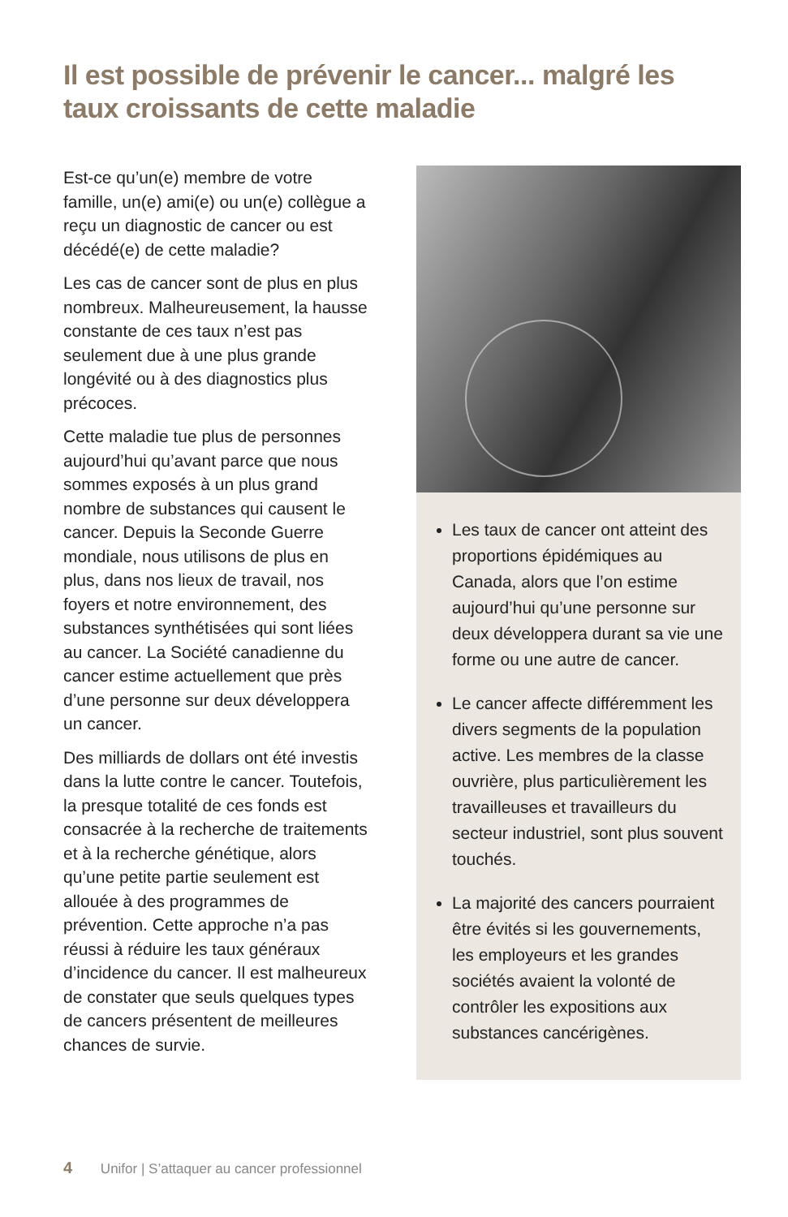Il est possible de prévenir le cancer... malgré les taux croissants de cette maladie
Est-ce qu’un(e) membre de votre famille, un(e) ami(e) ou un(e) collègue a reçu un diagnostic de cancer ou est décédé(e) de cette maladie?
Les cas de cancer sont de plus en plus nombreux. Malheureusement, la hausse constante de ces taux n’est pas seulement due à une plus grande longévité ou à des diagnostics plus précoces.
Cette maladie tue plus de personnes aujourd’hui qu’avant parce que nous sommes exposés à un plus grand nombre de substances qui causent le cancer. Depuis la Seconde Guerre mondiale, nous utilisons de plus en plus, dans nos lieux de travail, nos foyers et notre environnement, des substances synthétisées qui sont liées au cancer. La Société canadienne du cancer estime actuellement que près d’une personne sur deux développera un cancer.
Des milliards de dollars ont été investis dans la lutte contre le cancer. Toutefois, la presque totalité de ces fonds est consacrée à la recherche de traitements et à la recherche génétique, alors qu’une petite partie seulement est allouée à des programmes de prévention. Cette approche n’a pas réussi à réduire les taux généraux d’incidence du cancer. Il est malheureux de constater que seuls quelques types de cancers présentent de meilleures chances de survie.
Les taux de cancer ont atteint des proportions épidémiques au Canada, alors que l’on estime aujourd’hui qu’une personne sur deux développera durant sa vie une forme ou une autre de cancer.
Le cancer affecte différemment les divers segments de la population active. Les membres de la classe ouvrière, plus particulièrement les travailleuses et travailleurs du secteur industriel, sont plus souvent touchés.
La majorité des cancers pourraient être évités si les gouvernements, les employeurs et les grandes sociétés avaient la volonté de contrôler les expositions aux substances cancérigènes.
4 Unifor | S’attaquer au cancer professionnel